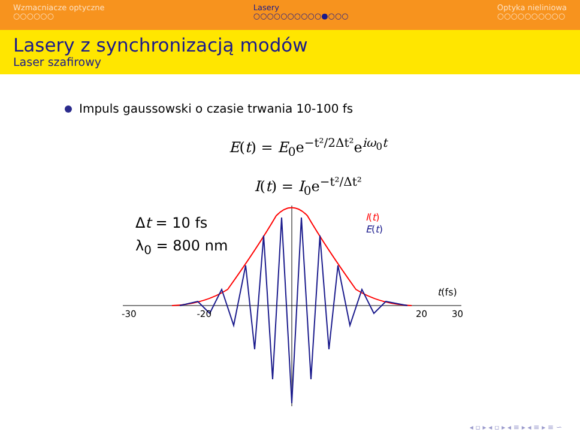Wzmacniacze optyczne
○○○○○○
Lasery
○○○○○○○○○○●○○○
Optyka nieliniowa
○○○○○○○○○○
Lasery z synchronizacją modów
Laser szafirowy
Impuls gaussowski o czasie trwania 10-100 fs
E(t) = E<sub>0</sub>e<sup>−t²/2Δt²</sup>e<sup>iω<sub>0</sub>t</sup>
I(t) = I<sub>0</sub>e<sup>−t²/Δt²</sup>
Δt = 10 fs
λ<sub>0</sub> = 800 nm
I(t)
E(t)
t(fs)
-30 -20 20 30
◂ ▫ ▸ ◂ ▫ ▸ ◂ ≡ ▸ ◂ ≡ ▸ ≡ ∽